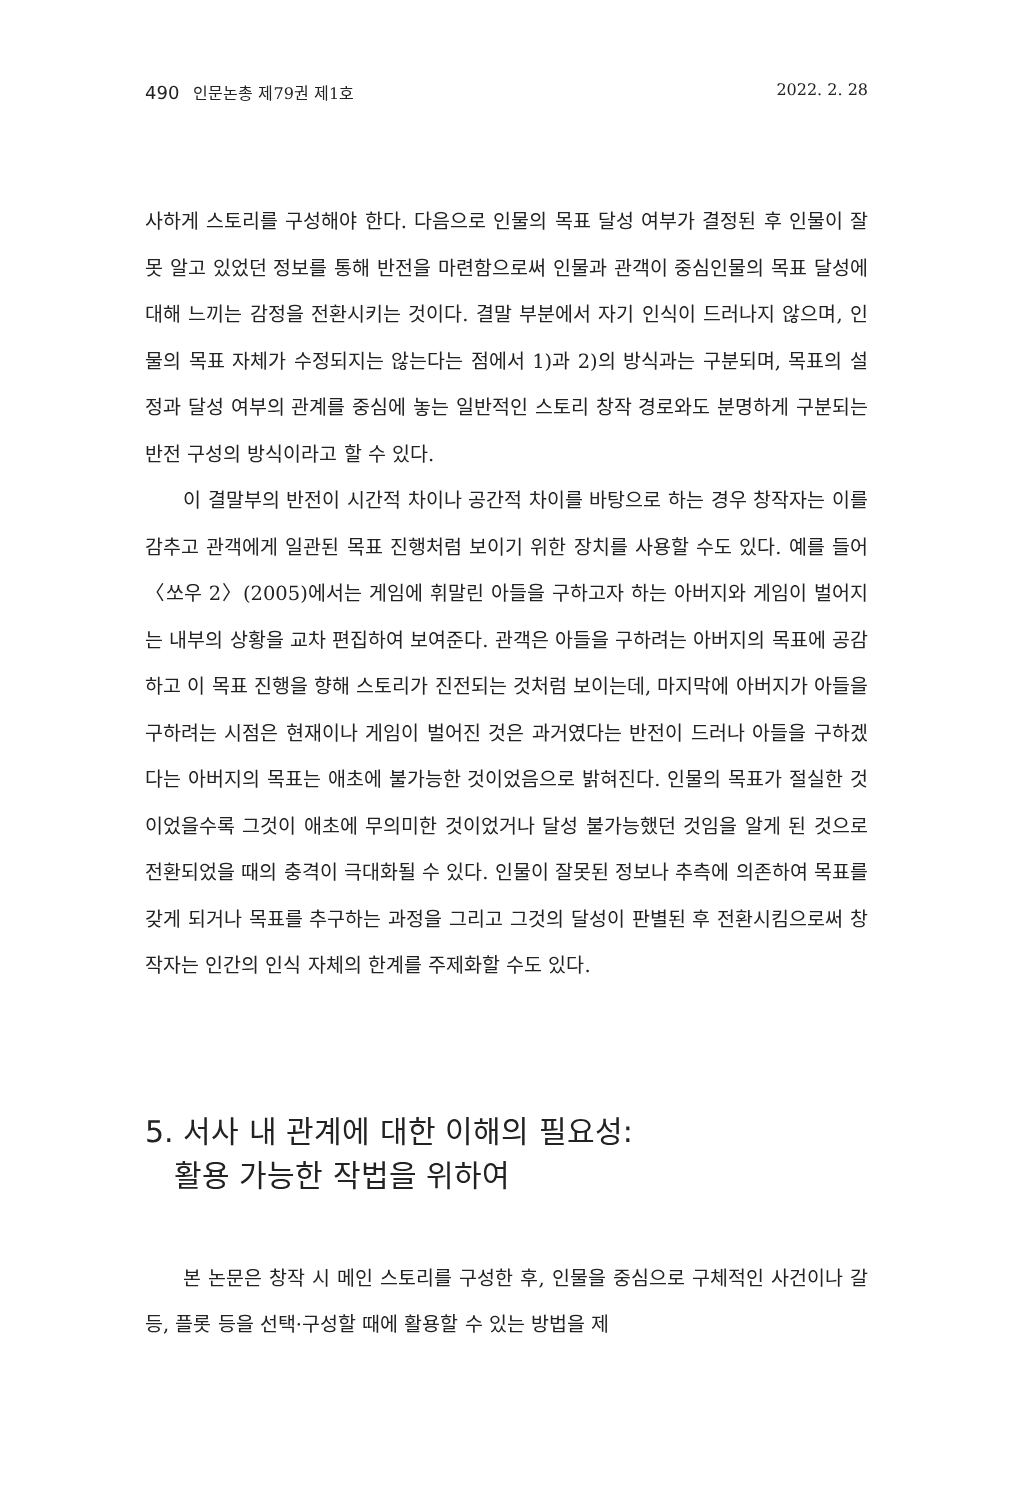490 인문논총 제79권 제1호 2022. 2. 28
사하게 스토리를 구성해야 한다. 다음으로 인물의 목표 달성 여부가 결정된 후 인물이 잘못 알고 있었던 정보를 통해 반전을 마련함으로써 인물과 관객이 중심인물의 목표 달성에 대해 느끼는 감정을 전환시키는 것이다. 결말 부분에서 자기 인식이 드러나지 않으며, 인물의 목표 자체가 수정되지는 않는다는 점에서 1)과 2)의 방식과는 구분되며, 목표의 설정과 달성 여부의 관계를 중심에 놓는 일반적인 스토리 창작 경로와도 분명하게 구분되는 반전 구성의 방식이라고 할 수 있다.
이 결말부의 반전이 시간적 차이나 공간적 차이를 바탕으로 하는 경우 창작자는 이를 감추고 관객에게 일관된 목표 진행처럼 보이기 위한 장치를 사용할 수도 있다. 예를 들어 〈쏘우 2〉(2005)에서는 게임에 휘말린 아들을 구하고자 하는 아버지와 게임이 벌어지는 내부의 상황을 교차 편집하여 보여준다. 관객은 아들을 구하려는 아버지의 목표에 공감하고 이 목표 진행을 향해 스토리가 진전되는 것처럼 보이는데, 마지막에 아버지가 아들을 구하려는 시점은 현재이나 게임이 벌어진 것은 과거였다는 반전이 드러나 아들을 구하겠다는 아버지의 목표는 애초에 불가능한 것이었음으로 밝혀진다. 인물의 목표가 절실한 것이었을수록 그것이 애초에 무의미한 것이었거나 달성 불가능했던 것임을 알게 된 것으로 전환되었을 때의 충격이 극대화될 수 있다. 인물이 잘못된 정보나 추측에 의존하여 목표를 갖게 되거나 목표를 추구하는 과정을 그리고 그것의 달성이 판별된 후 전환시킴으로써 창작자는 인간의 인식 자체의 한계를 주제화할 수도 있다.
5. 서사 내 관계에 대한 이해의 필요성:
활용 가능한 작법을 위하여
본 논문은 창작 시 메인 스토리를 구성한 후, 인물을 중심으로 구체적인 사건이나 갈등, 플롯 등을 선택·구성할 때에 활용할 수 있는 방법을 제